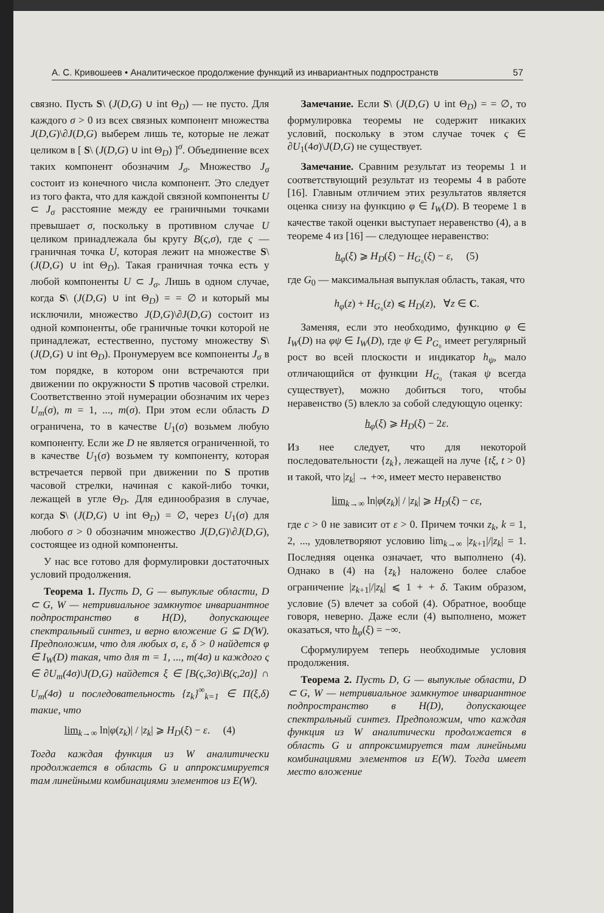А. С. Кривошеев • Аналитическое продолжение функций из инвариантных подпространств 57
связно. Пусть S\ (J(D,G) ∪ int Θ<sub>D</sub>) — не пусто. Для каждого σ > 0 из всех связных компонент множества J(D,G)\∂J(D,G) выберем лишь те, которые не лежат целиком в [ S\ (J(D,G) ∪ int Θ<sub>D</sub>) ]<sup>σ</sup>. Объединение всех таких компонент обозначим J<sub>σ</sub>. Множество J<sub>σ</sub> состоит из конечного числа компонент. Это следует из того факта, что для каждой связной компоненты U ⊂ J<sub>σ</sub> расстояние между ее граничными точками превышает σ, поскольку в противном случае U целиком принадлежала бы кругу B(ς,σ), где ς — граничная точка U, которая лежит на множестве S\ (J(D,G) ∪ int Θ<sub>D</sub>). Такая граничная точка есть у любой компоненты U ⊂ J<sub>σ</sub>. Лишь в одном случае, когда S\ (J(D,G) ∪ int Θ<sub>D</sub>) = = ∅ и который мы исключили, множество J(D,G)\∂J(D,G) состоит из одной компоненты, обе граничные точки которой не принадлежат, естественно, пустому множеству S\ (J(D,G) ∪ int Θ<sub>D</sub>). Пронумеруем все компоненты J<sub>σ</sub> в том порядке, в котором они встречаются при движении по окружности S против часовой стрелки. Соответственно этой нумерации обозначим их через U<sub>m</sub>(σ), m = 1, ..., m(σ). При этом если область D ограничена, то в качестве U<sub>1</sub>(σ) возьмем любую компоненту. Если же D не является ограниченной, то в качестве U<sub>1</sub>(σ) возьмем ту компоненту, которая встречается первой при движении по S против часовой стрелки, начиная с какой-либо точки, лежащей в угле Θ<sub>D</sub>. Для единообразия в случае, когда S\ (J(D,G) ∪ int Θ<sub>D</sub>) = ∅, через U<sub>1</sub>(σ) для любого σ > 0 обозначим множество J(D,G)\∂J(D,G), состоящее из одной компоненты.
У нас все готово для формулировки достаточных условий продолжения.
Теорема 1. Пусть D, G — выпуклые области, D ⊂ G, W — нетривиальное замкнутое инвариантное подпространство в H(D), допускающее спектральный синтез, и верно вложение G ⊆ D(W). Предположим, что для любых σ, ε, δ > 0 найдется φ ∈ I<sub>W</sub>(D) такая, что для m = 1, ..., m(4σ) и каждого ς ∈ ∂U<sub>m</sub>(4σ)\J(D,G) найдется ξ ∈ [B(ς,3σ)\B(ς,2σ)] ∩ U<sub>m</sub>(4σ) и последовательность {z<sub>k</sub>}<sup>∞</sup><sub>k=1</sub> ∈ Π(ξ,δ) такие, что
lim<sub>k→∞</sub> ln|φ(z<sub>k</sub>)| / |z<sub>k</sub>| ⩾ H<sub>D</sub>(ξ) − ε. (4)
Тогда каждая функция из W аналитически продолжается в область G и аппроксимируется там линейными комбинациями элементов из E(W).
Замечание. Если S\ (J(D,G) ∪ int Θ<sub>D</sub>) = = ∅, то формулировка теоремы не содержит никаких условий, поскольку в этом случае точек ς ∈ ∂U<sub>1</sub>(4σ)\J(D,G) не существует.
Замечание. Сравним результат из теоремы 1 и соответствующий результат из теоремы 4 в работе [16]. Главным отличием этих результатов является оценка снизу на функцию φ ∈ I<sub>W</sub>(D). В теореме 1 в качестве такой оценки выступает неравенство (4), а в теореме 4 из [16] — следующее неравенство:
h<sub>φ</sub>(ξ) ⩾ H<sub>D</sub>(ξ) − H<sub>G₀</sub>(ξ) − ε, (5)
где G<sub>0</sub> — максимальная выпуклая область, такая, что
h<sub>φ</sub>(z) + H<sub>G₀</sub>(z) ⩽ H<sub>D</sub>(z), ∀z ∈ C.
Заменяя, если это необходимо, функцию φ ∈ I<sub>W</sub>(D) на φψ ∈ I<sub>W</sub>(D), где ψ ∈ P<sub>G₀</sub> имеет регулярный рост во всей плоскости и индикатор h<sub>ψ</sub>, мало отличающийся от функции H<sub>G₀</sub> (такая ψ всегда существует), можно добиться того, чтобы неравенство (5) влекло за собой следующую оценку:
h<sub>φ</sub>(ξ) ⩾ H<sub>D</sub>(ξ) − 2ε.
Из нее следует, что для некоторой последовательности {z<sub>k</sub>}, лежащей на луче {tξ, t > 0} и такой, что |z<sub>k</sub>| → +∞, имеет место неравенство
lim<sub>k→∞</sub> ln|φ(z<sub>k</sub>)| / |z<sub>k</sub>| ⩾ H<sub>D</sub>(ξ) − cε,
где c > 0 не зависит от ε > 0. Причем точки z<sub>k</sub>, k = 1, 2, ..., удовлетворяют условию lim<sub>k→∞</sub> |z<sub>k+1</sub>|/|z<sub>k</sub>| = 1. Последняя оценка означает, что выполнено (4). Однако в (4) на {z<sub>k</sub>} наложено более слабое ограничение |z<sub>k+1</sub>|/|z<sub>k</sub>| ⩽ 1 + + δ. Таким образом, условие (5) влечет за собой (4). Обратное, вообще говоря, неверно. Даже если (4) выполнено, может оказаться, что h<sub>φ</sub>(ξ) = −∞.
Сформулируем теперь необходимые условия продолжения.
Теорема 2. Пусть D, G — выпуклые области, D ⊂ G, W — нетривиальное замкнутое инвариантное подпространство в H(D), допускающее спектральный синтез. Предположим, что каждая функция из W аналитически продолжается в область G и аппроксимируется там линейными комбинациями элементов из E(W). Тогда имеет место вложение